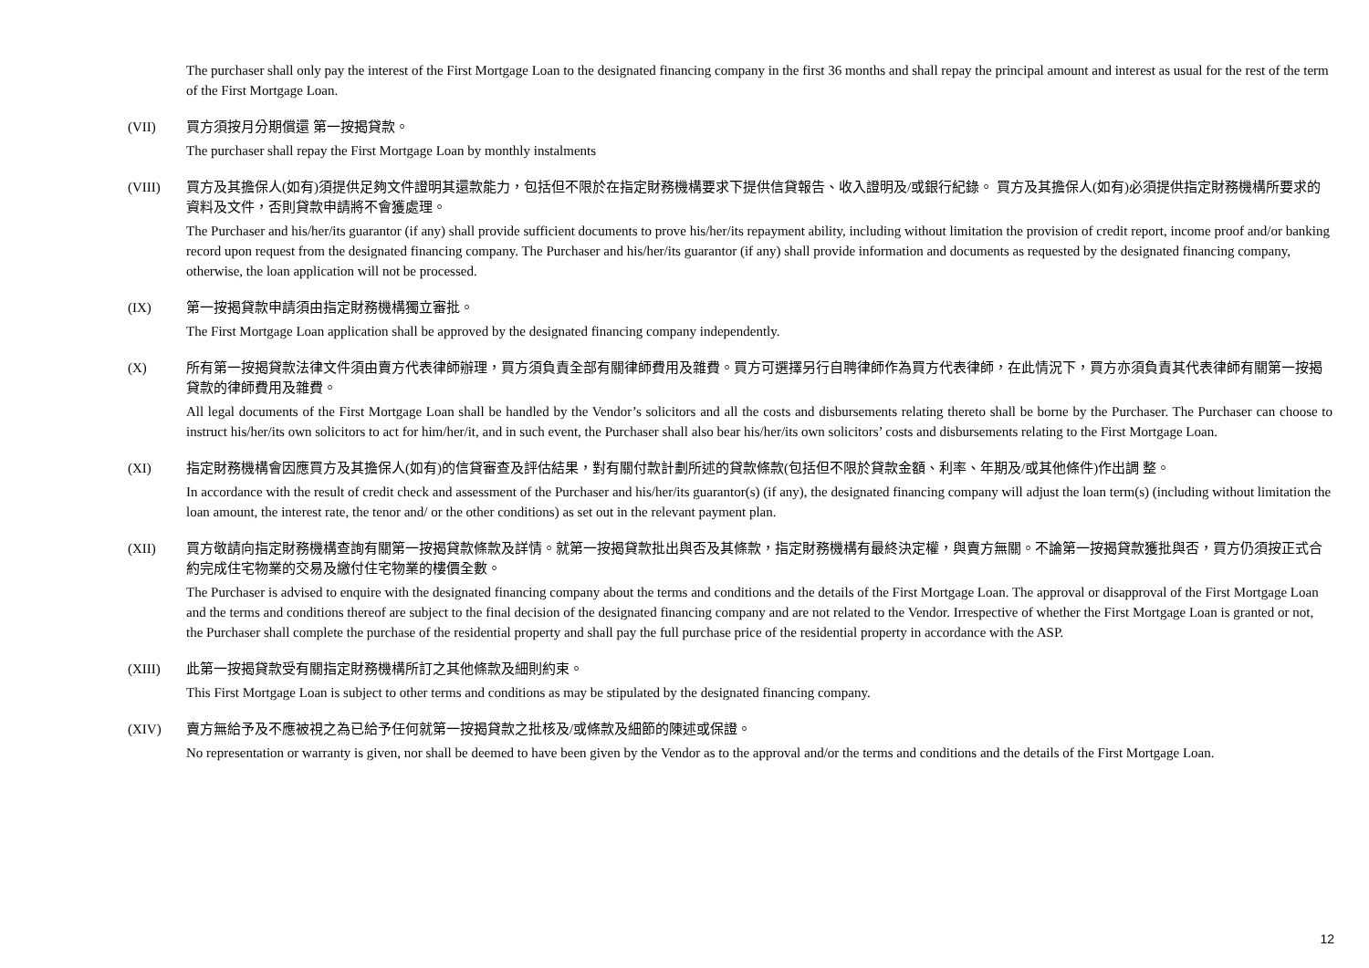The purchaser shall only pay the interest of the First Mortgage Loan to the designated financing company in the first 36 months and shall repay the principal amount and interest as usual for the rest of the term of the First Mortgage Loan.
(VII) 買方須按月分期償還 第一按揭貸款。
The purchaser shall repay the First Mortgage Loan by monthly instalments
(VIII) 買方及其擔保人(如有)須提供足夠文件證明其還款能力，包括但不限於在指定財務機構要求下提供信貸報告、收入證明及/或銀行紀錄。 買方及其擔保人(如有)必須提供指定財務機構所要求的資料及文件，否則貸款申請將不會獲處理。
The Purchaser and his/her/its guarantor (if any) shall provide sufficient documents to prove his/her/its repayment ability, including without limitation the provision of credit report, income proof and/or banking record upon request from the designated financing company. The Purchaser and his/her/its guarantor (if any) shall provide information and documents as requested by the designated financing company, otherwise, the loan application will not be processed.
(IX) 第一按揭貸款申請須由指定財務機構獨立審批。
The First Mortgage Loan application shall be approved by the designated financing company independently.
(X) 所有第一按揭貸款法律文件須由賣方代表律師辦理，買方須負責全部有關律師費用及雜費。買方可選擇另行自聘律師作為買方代表律師，在此情況下，買方亦須負責其代表律師有關第一按揭貸款的律師費用及雜費。
All legal documents of the First Mortgage Loan shall be handled by the Vendor’s solicitors and all the costs and disbursements relating thereto shall be borne by the Purchaser. The Purchaser can choose to instruct his/her/its own solicitors to act for him/her/it, and in such event, the Purchaser shall also bear his/her/its own solicitors’ costs and disbursements relating to the First Mortgage Loan.
(XI) 指定財務機構會因應買方及其擔保人(如有)的信貸審查及評估結果，對有關付款計劃所述的貸款條款(包括但不限於貸款金額、利率、年期及/或其他條件)作出調 整。
In accordance with the result of credit check and assessment of the Purchaser and his/her/its guarantor(s) (if any), the designated financing company will adjust the loan term(s) (including without limitation the loan amount, the interest rate, the tenor and/ or the other conditions) as set out in the relevant payment plan.
(XII) 買方敬請向指定財務機構查詢有關第一按揭貸款條款及詳情。就第一按揭貸款批出與否及其條款，指定財務機構有最終決定權，與賣方無關。不論第一按揭貸款獲批與否，買方仍須按正式合約完成住宅物業的交易及繳付住宅物業的樓價全數。
The Purchaser is advised to enquire with the designated financing company about the terms and conditions and the details of the First Mortgage Loan. The approval or disapproval of the First Mortgage Loan and the terms and conditions thereof are subject to the final decision of the designated financing company and are not related to the Vendor. Irrespective of whether the First Mortgage Loan is granted or not, the Purchaser shall complete the purchase of the residential property and shall pay the full purchase price of the residential property in accordance with the ASP.
(XIII) 此第一按揭貸款受有關指定財務機構所訂之其他條款及細則約束。
This First Mortgage Loan is subject to other terms and conditions as may be stipulated by the designated financing company.
(XIV) 賣方無給予及不應被視之為已給予任何就第一按揭貸款之批核及/或條款及細節的陳述或保證。
No representation or warranty is given, nor shall be deemed to have been given by the Vendor as to the approval and/or the terms and conditions and the details of the First Mortgage Loan.
12